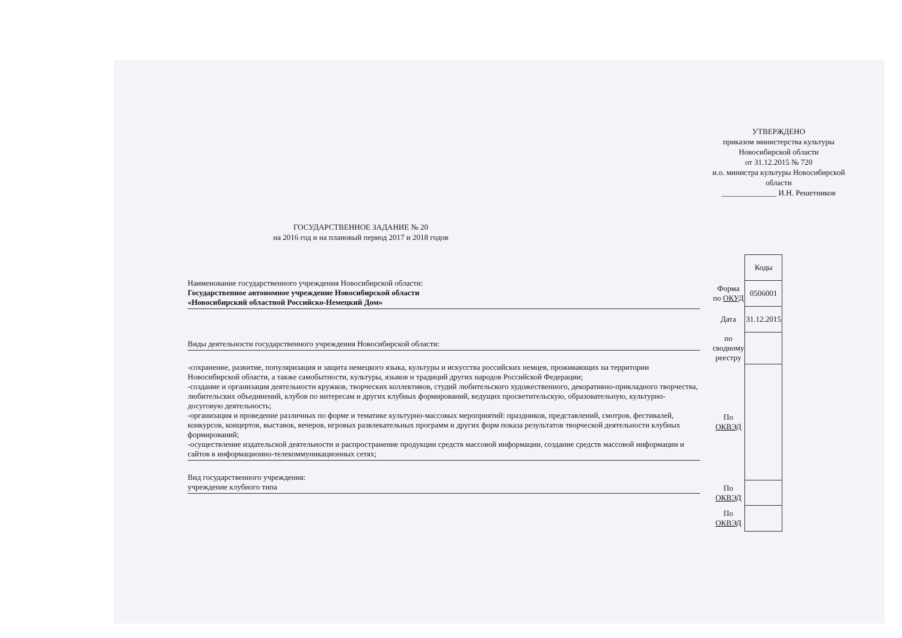УТВЕРЖДЕНО
приказом министерства культуры
Новосибирской области
от 31.12.2015 № 720
и.о. министра культуры Новосибирской области
______________ И.Н. Решетников
ГОСУДАРСТВЕННОЕ ЗАДАНИЕ № 20
на 2016 год и на плановый период 2017 и 2018 годов
Наименование государственного учреждения Новосибирской области:
Государственное автономное учреждение Новосибирской области
«Новосибирский областной Российско-Немецкий Дом»
Виды деятельности государственного учреждения Новосибирской области:
-сохранение, развитие, популяризация и защита немецкого языка, культуры и искусства российских немцев, проживающих на территории Новосибирской области, а также самобытности, культуры, языков и традиций других народов Российской Федерации;
-создание и организация деятельности кружков, творческих коллективов, студий любительского художественного, декоративно-прикладного творчества, любительских объединений, клубов по интересам и других клубных формирований, ведущих просветительскую, образовательную, культурно-досуговую деятельность;
-организация и проведение различных по форме и тематике культурно-массовых мероприятий: праздников, представлений, смотров, фестивалей, конкурсов, концертов, выставок, вечеров, игровых развлекательных программ и других форм показа результатов творческой деятельности клубных формирований;
-осуществление издательской деятельности и распространение продукции средств массовой информации, создание средств массовой информации и сайтов в информационно-телекоммуникационных сетях;
Вид государственного учреждения:
учреждение клубного типа
| | Коды |
| Форма по ОКУД | 0506001 |
| Дата | 31.12.2015 |
| по сводному реестру | |
| По ОКВЭД | |
| По ОКВЭД | |
| По ОКВЭД | |